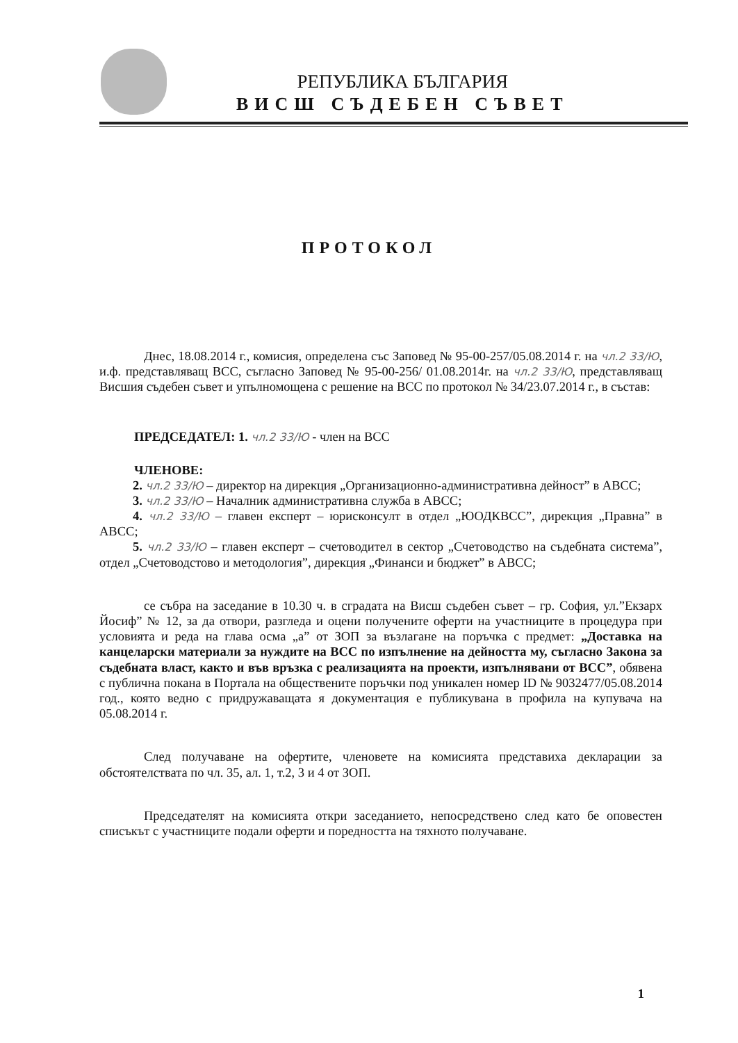РЕПУБЛИКА БЪЛГАРИЯ
ВИСШ СЪДЕБЕН СЪВЕТ
ПРОТОКОЛ
Днес, 18.08.2014 г., комисия, определена със Заповед № 95-00-257/05.08.2014 г. на чл.2 33/Ю, и.ф. представляващ ВСС, съгласно Заповед № 95-00-256/ 01.08.2014г. на чл.2 33/Ю, представляващ Висшия съдебен съвет и упълномощена с решение на ВСС по протокол № 34/23.07.2014 г., в състав:
ПРЕДСЕДАТЕЛ: 1. чл.2 33/Ю - член на ВСС
ЧЛЕНОВЕ:
2. чл.2 33/Ю – директор на дирекция „Организационно-административна дейност” в АВСС;
3. чл.2 33/Ю – Началник административна служба в АВСС;
4. чл.2 33/Ю – главен експерт – юрисконсулт в отдел „ЮОДКВСС”, дирекция „Правна” в АВСС;
5. чл.2 33/Ю – главен експерт – счетоводител в сектор „Счетоводство на съдебната система”, отдел „Счетоводстово и методология”, дирекция „Финанси и бюджет” в АВСС;
се събра на заседание в 10.30 ч. в сградата на Висш съдебен съвет – гр. София, ул.”Екзарх Йосиф” № 12, за да отвори, разгледа и оцени получените оферти на участниците в процедура при условията и реда на глава осма „а” от ЗОП за възлагане на поръчка с предмет: „Доставка на канцеларски материали за нуждите на ВСС по изпълнение на дейността му, съгласно Закона за съдебната власт, както и във връзка с реализацията на проекти, изпълнявани от ВСС”, обявена с публична покана в Портала на обществените поръчки под уникален номер ID № 9032477/05.08.2014 год., която ведно с придружаващата я документация е публикувана в профила на купувача на 05.08.2014 г.
След получаване на офертите, членовете на комисията представиха декларации за обстоятелствата по чл. 35, ал. 1, т.2, 3 и 4 от ЗОП.
Председателят на комисията откри заседанието, непосредствено след като бе оповестен списъкът с участниците подали оферти и поредността на тяхното получаване.
1